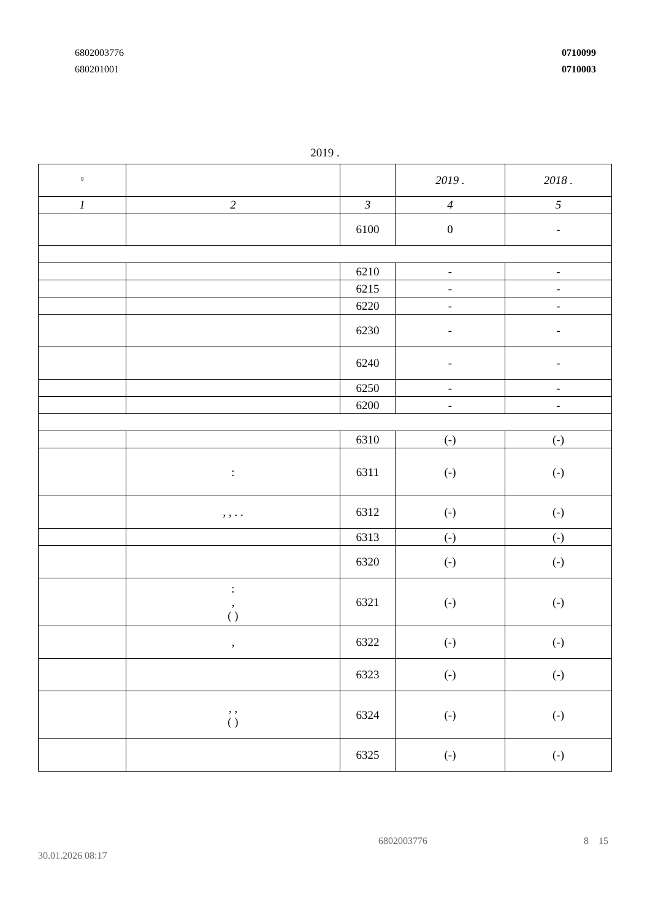0710099 6802003776
0710003 680201001
2019 .
| <sup>9</sup> | | | 2019 . | 2018 . |
| --- | --- | --- | --- | --- |
| 1 | 2 | 3 | 4 | 5 |
| | | 6100 | 0 | - |
| | | 6210 | - | - |
| | | 6215 | - | - |
| | | 6220 | - | - |
| | | 6230 | - | - |
| | | 6240 | - | - |
| | | 6250 | - | - |
| | | 6200 | - | - |
| | | 6310 | (-) | (-) |
| | : | 6311 | (-) | (-) |
| | , , . . | 6312 | (-) | (-) |
| | | 6313 | (-) | (-) |
| | | 6320 | (-) | (-) |
| | : , ( ) | 6321 | (-) | (-) |
| | , | 6322 | (-) | (-) |
| | | 6323 | (-) | (-) |
| | , , ( ) | 6324 | (-) | (-) |
| | | 6325 | (-) | (-) |
6802003776 8 15
30.01.2026 08:17